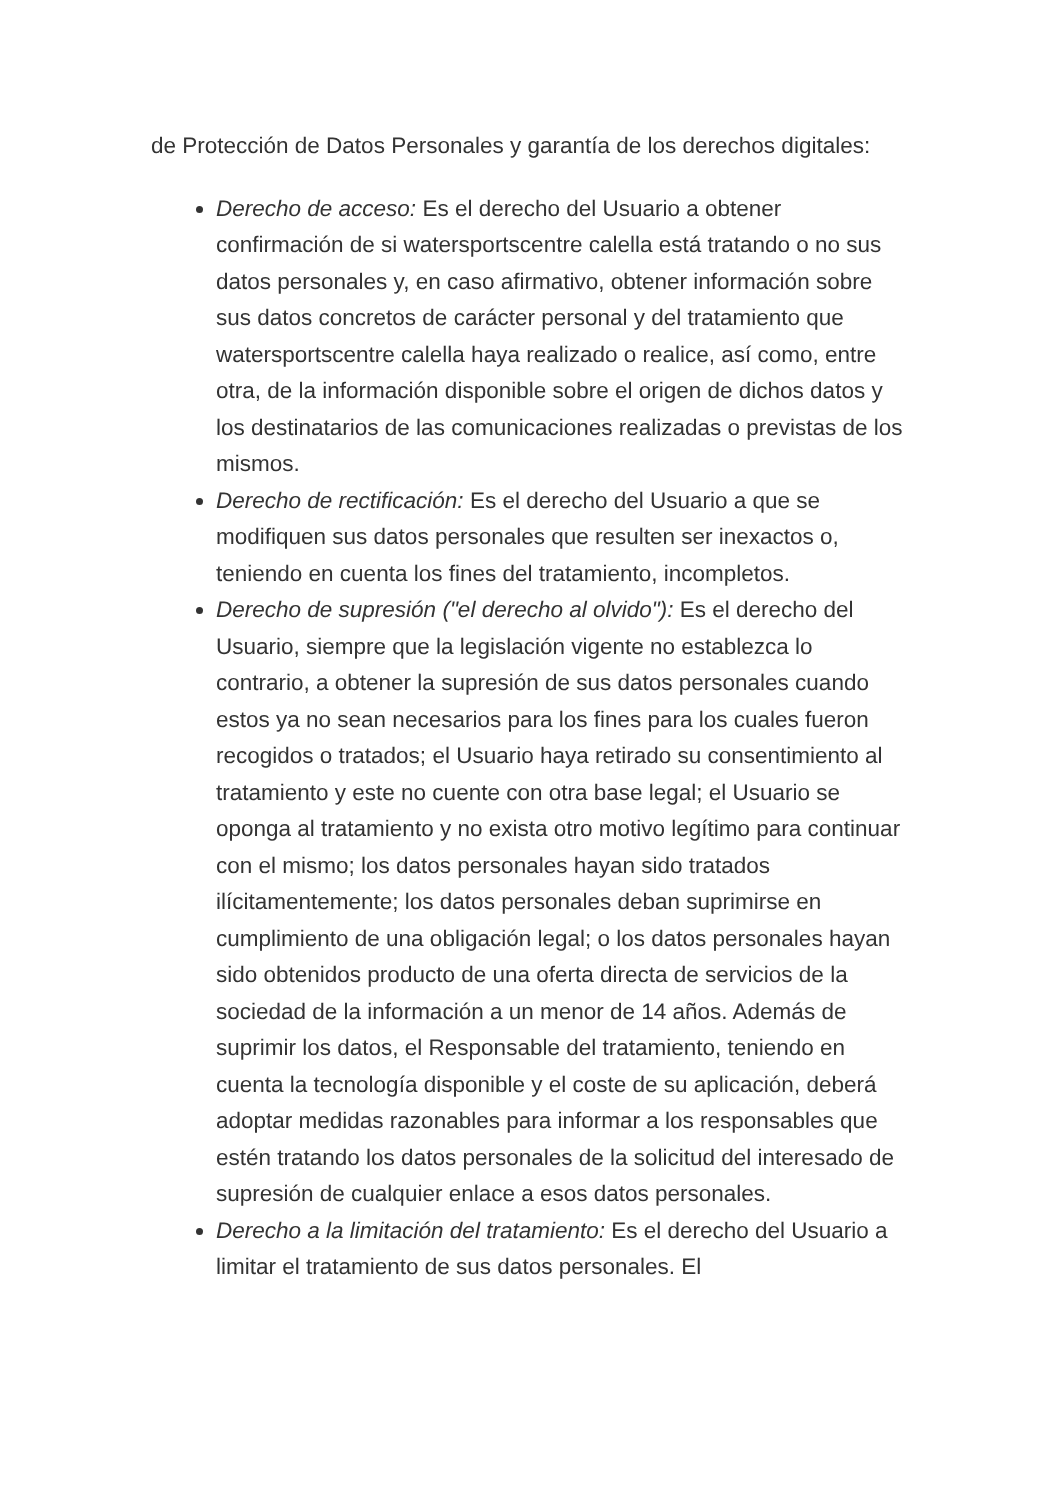de Protección de Datos Personales y garantía de los derechos digitales:
Derecho de acceso: Es el derecho del Usuario a obtener confirmación de si watersportscentre calella está tratando o no sus datos personales y, en caso afirmativo, obtener información sobre sus datos concretos de carácter personal y del tratamiento que watersportscentre calella haya realizado o realice, así como, entre otra, de la información disponible sobre el origen de dichos datos y los destinatarios de las comunicaciones realizadas o previstas de los mismos.
Derecho de rectificación: Es el derecho del Usuario a que se modifiquen sus datos personales que resulten ser inexactos o, teniendo en cuenta los fines del tratamiento, incompletos.
Derecho de supresión ("el derecho al olvido"): Es el derecho del Usuario, siempre que la legislación vigente no establezca lo contrario, a obtener la supresión de sus datos personales cuando estos ya no sean necesarios para los fines para los cuales fueron recogidos o tratados; el Usuario haya retirado su consentimiento al tratamiento y este no cuente con otra base legal; el Usuario se oponga al tratamiento y no exista otro motivo legítimo para continuar con el mismo; los datos personales hayan sido tratados ilícitamentemente; los datos personales deban suprimirse en cumplimiento de una obligación legal; o los datos personales hayan sido obtenidos producto de una oferta directa de servicios de la sociedad de la información a un menor de 14 años. Además de suprimir los datos, el Responsable del tratamiento, teniendo en cuenta la tecnología disponible y el coste de su aplicación, deberá adoptar medidas razonables para informar a los responsables que estén tratando los datos personales de la solicitud del interesado de supresión de cualquier enlace a esos datos personales.
Derecho a la limitación del tratamiento: Es el derecho del Usuario a limitar el tratamiento de sus datos personales. El